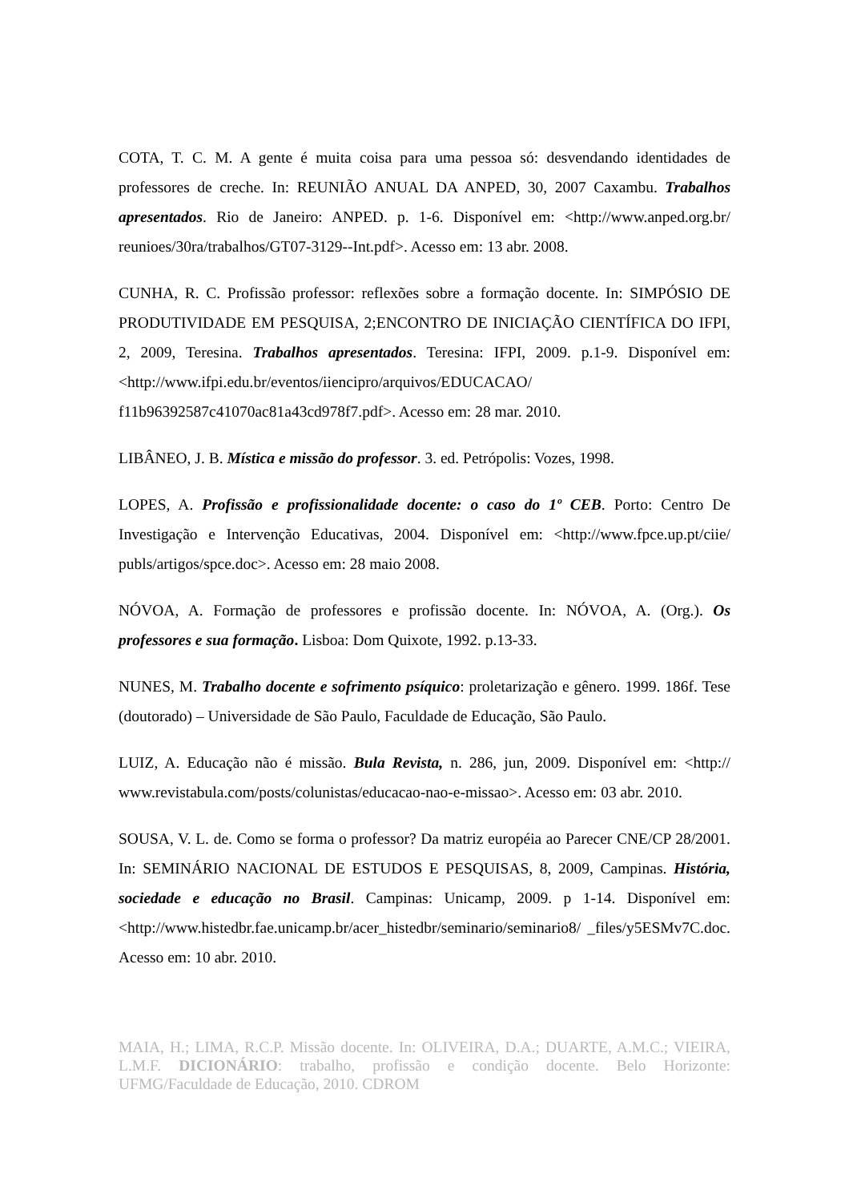COTA, T. C. M. A gente é muita coisa para uma pessoa só: desvendando identidades de professores de creche. In: REUNIÃO ANUAL DA ANPED, 30, 2007 Caxambu. Trabalhos apresentados. Rio de Janeiro: ANPED. p. 1-6. Disponível em: <http://www.anped.org.br/ reunioes/30ra/trabalhos/GT07-3129--Int.pdf>. Acesso em: 13 abr. 2008.
CUNHA, R. C. Profissão professor: reflexões sobre a formação docente. In: SIMPÓSIO DE PRODUTIVIDADE EM PESQUISA, 2;ENCONTRO DE INICIAÇÃO CIENTÍFICA DO IFPI, 2, 2009, Teresina. Trabalhos apresentados. Teresina: IFPI, 2009. p.1-9. Disponível em: <http://www.ifpi.edu.br/eventos/iiencipro/arquivos/EDUCACAO/ f11b96392587c41070ac81a43cd978f7.pdf>. Acesso em: 28 mar. 2010.
LIBÂNEO, J. B. Mística e missão do professor. 3. ed. Petrópolis: Vozes, 1998.
LOPES, A. Profissão e profissionalidade docente: o caso do 1º CEB. Porto: Centro De Investigação e Intervenção Educativas, 2004. Disponível em: <http://www.fpce.up.pt/ciie/ publs/artigos/spce.doc>. Acesso em: 28 maio 2008.
NÓVOA, A. Formação de professores e profissão docente. In: NÓVOA, A. (Org.). Os professores e sua formação. Lisboa: Dom Quixote, 1992. p.13-33.
NUNES, M. Trabalho docente e sofrimento psíquico: proletarização e gênero. 1999. 186f. Tese (doutorado) – Universidade de São Paulo, Faculdade de Educação, São Paulo.
LUIZ, A. Educação não é missão. Bula Revista, n. 286, jun, 2009. Disponível em: <http:// www.revistabula.com/posts/colunistas/educacao-nao-e-missao>. Acesso em: 03 abr. 2010.
SOUSA, V. L. de. Como se forma o professor? Da matriz européia ao Parecer CNE/CP 28/2001. In: SEMINÁRIO NACIONAL DE ESTUDOS E PESQUISAS, 8, 2009, Campinas. História, sociedade e educação no Brasil. Campinas: Unicamp, 2009. p 1-14. Disponível em: <http://www.histedbr.fae.unicamp.br/acer_histedbr/seminario/seminario8/ _files/y5ESMv7C.doc. Acesso em: 10 abr. 2010.
MAIA, H.; LIMA, R.C.P. Missão docente. In: OLIVEIRA, D.A.; DUARTE, A.M.C.; VIEIRA, L.M.F. DICIONÁRIO: trabalho, profissão e condição docente. Belo Horizonte: UFMG/Faculdade de Educação, 2010. CDROM